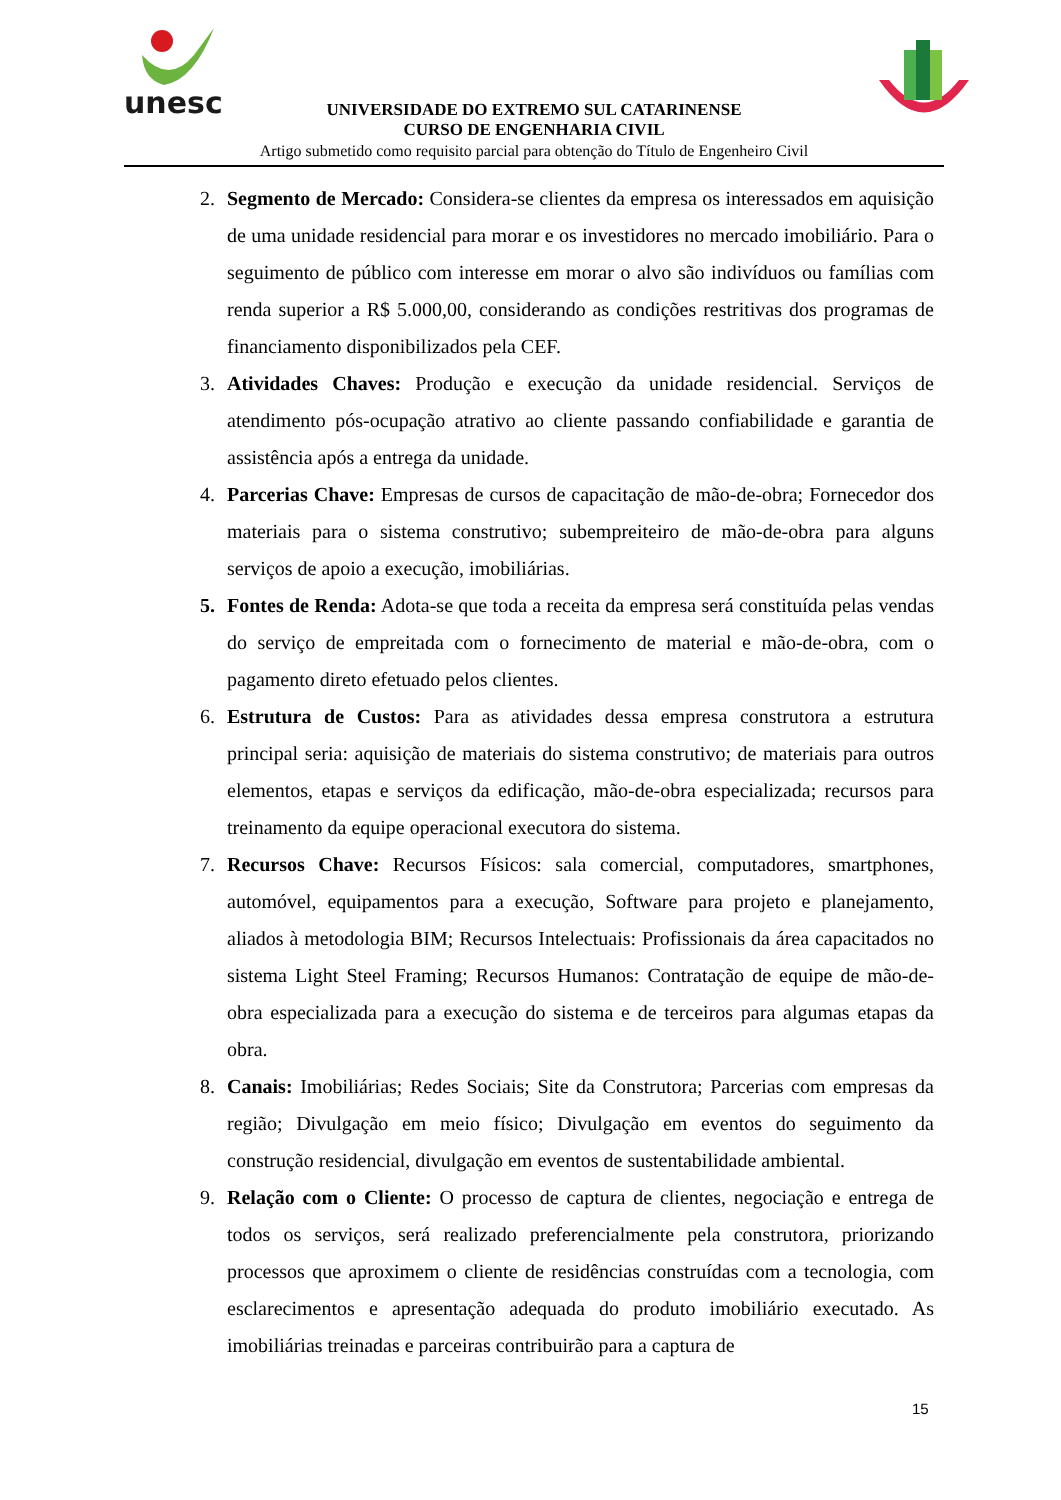unesc
UNIVERSIDADE DO EXTREMO SUL CATARINENSE
CURSO DE ENGENHARIA CIVIL
Artigo submetido como requisito parcial para obtenção do Título de Engenheiro Civil
2. Segmento de Mercado: Considera-se clientes da empresa os interessados em aquisição de uma unidade residencial para morar e os investidores no mercado imobiliário. Para o seguimento de público com interesse em morar o alvo são indivíduos ou famílias com renda superior a R$ 5.000,00, considerando as condições restritivas dos programas de financiamento disponibilizados pela CEF.
3. Atividades Chaves: Produção e execução da unidade residencial. Serviços de atendimento pós-ocupação atrativo ao cliente passando confiabilidade e garantia de assistência após a entrega da unidade.
4. Parcerias Chave: Empresas de cursos de capacitação de mão-de-obra; Fornecedor dos materiais para o sistema construtivo; subempreiteiro de mão-de-obra para alguns serviços de apoio a execução, imobiliárias.
5. Fontes de Renda: Adota-se que toda a receita da empresa será constituída pelas vendas do serviço de empreitada com o fornecimento de material e mão-de-obra, com o pagamento direto efetuado pelos clientes.
6. Estrutura de Custos: Para as atividades dessa empresa construtora a estrutura principal seria: aquisição de materiais do sistema construtivo; de materiais para outros elementos, etapas e serviços da edificação, mão-de-obra especializada; recursos para treinamento da equipe operacional executora do sistema.
7. Recursos Chave: Recursos Físicos: sala comercial, computadores, smartphones, automóvel, equipamentos para a execução, Software para projeto e planejamento, aliados à metodologia BIM; Recursos Intelectuais: Profissionais da área capacitados no sistema Light Steel Framing; Recursos Humanos: Contratação de equipe de mão-de-obra especializada para a execução do sistema e de terceiros para algumas etapas da obra.
8. Canais: Imobiliárias; Redes Sociais; Site da Construtora; Parcerias com empresas da região; Divulgação em meio físico; Divulgação em eventos do seguimento da construção residencial, divulgação em eventos de sustentabilidade ambiental.
9. Relação com o Cliente: O processo de captura de clientes, negociação e entrega de todos os serviços, será realizado preferencialmente pela construtora, priorizando processos que aproximem o cliente de residências construídas com a tecnologia, com esclarecimentos e apresentação adequada do produto imobiliário executado. As imobiliárias treinadas e parceiras contribuirão para a captura de
15